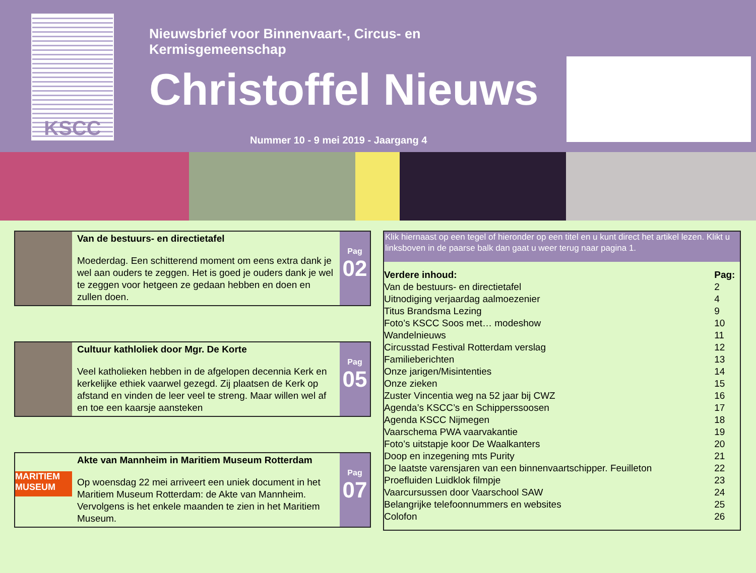KSCC
Nieuwsbrief voor Binnenvaart-, Circus- en Kermisgemeenschap
Christoffel Nieuws
Nummer 10 - 9 mei 2019 - Jaargang 4
Van de bestuurs- en directietafel
Moederdag. Een schitterend moment om eens extra dank je wel aan ouders te zeggen. Het is goed je ouders dank je wel te zeggen voor hetgeen ze gedaan hebben en doen en zullen doen.
Pag
02
Cultuur kathloliek door Mgr. De Korte
Veel katholieken hebben in de afgelopen decennia Kerk en kerkelijke ethiek vaarwel gezegd. Zij plaatsen de Kerk op afstand en vinden de leer veel te streng. Maar willen wel af en toe een kaarsje aansteken
Pag
05
MARITIEM MUSEUM
Akte van Mannheim in Maritiem Museum Rotterdam
Op woensdag 22 mei arriveert een uniek document in het Maritiem Museum Rotterdam: de Akte van Mannheim. Vervolgens is het enkele maanden te zien in het Maritiem Museum.
Pag
07
Klik hiernaast op een tegel of hieronder op een titel en u kunt direct het artikel lezen. Klikt u linksboven in de paarse balk dan gaat u weer terug naar pagina 1.
| Verdere inhoud: | Pag: |
| --- | --- |
| Van de bestuurs- en directietafel | 2 |
| Uitnodiging verjaardag aalmoezenier | 4 |
| Titus Brandsma Lezing | 9 |
| Foto’s KSCC Soos met… modeshow | 10 |
| Wandelnieuws | 11 |
| Circusstad Festival Rotterdam verslag | 12 |
| Familieberichten | 13 |
| Onze jarigen/Misintenties | 14 |
| Onze zieken | 15 |
| Zuster Vincentia weg na 52 jaar bij CWZ | 16 |
| Agenda’s KSCC’s en Schipperssoosen | 17 |
| Agenda KSCC Nijmegen | 18 |
| Vaarschema PWA vaarvakantie | 19 |
| Foto’s uitstapje koor De Waalkanters | 20 |
| Doop en inzegening mts Purity | 21 |
| De laatste varensjaren van een binnenvaartschipper. Feuilleton | 22 |
| Proefluiden Luidklok filmpje | 23 |
| Vaarcursussen door Vaarschool SAW | 24 |
| Belangrijke telefoonnummers en websites | 25 |
| Colofon | 26 |